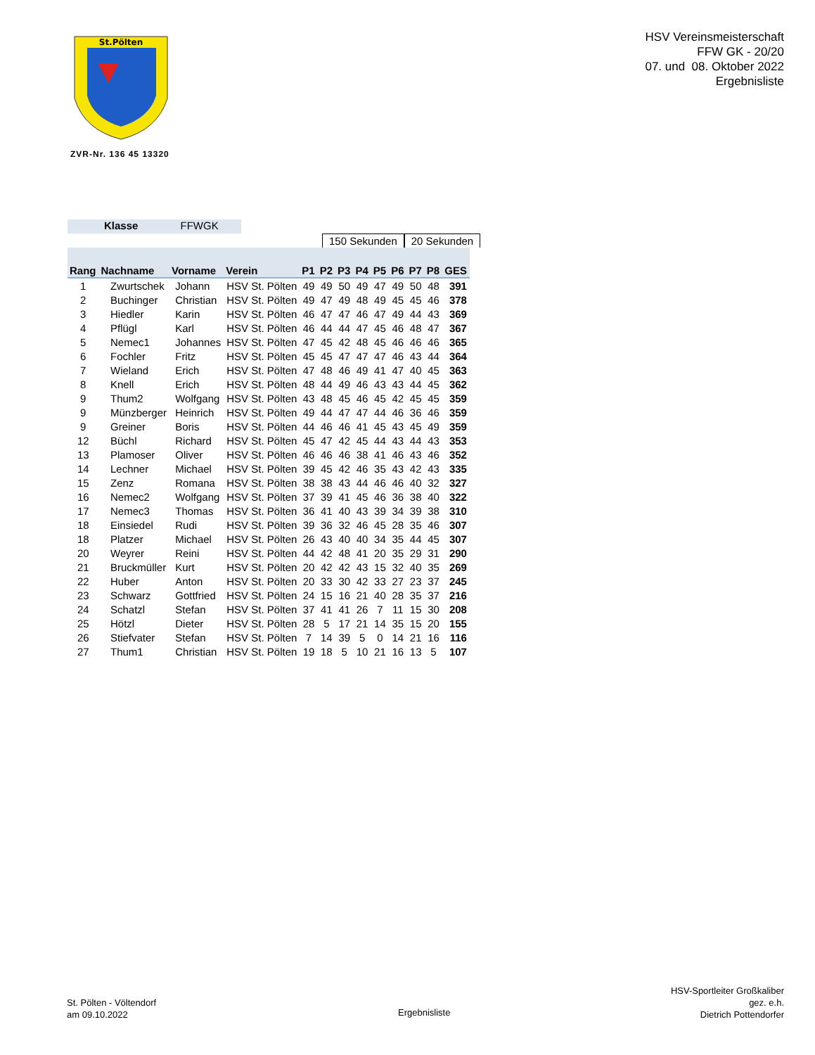St.Pölten
HSV Vereinsmeisterschaft
FFW GK - 20/20
07. und 08. Oktober 2022
Ergebnisliste
ZVR-Nr. 136 45 13320
Klasse FFWGK
150 Sekunden 20 Sekunden
| Rang | Nachname | Vorname | Verein | P1 | P2 | P3 | P4 | P5 | P6 | P7 | P8 | GES |
| --- | --- | --- | --- | --- | --- | --- | --- | --- | --- | --- | --- | --- |
| 1 | Zwurtschek | Johann | HSV St. Pölten | 49 | 49 | 50 | 49 | 47 | 49 | 50 | 48 | 391 |
| 2 | Buchinger | Christian | HSV St. Pölten | 49 | 47 | 49 | 48 | 49 | 45 | 45 | 46 | 378 |
| 3 | Hiedler | Karin | HSV St. Pölten | 46 | 47 | 47 | 46 | 47 | 49 | 44 | 43 | 369 |
| 4 | Pflügl | Karl | HSV St. Pölten | 46 | 44 | 44 | 47 | 45 | 46 | 48 | 47 | 367 |
| 5 | Nemec1 | Johannes | HSV St. Pölten | 47 | 45 | 42 | 48 | 45 | 46 | 46 | 46 | 365 |
| 6 | Fochler | Fritz | HSV St. Pölten | 45 | 45 | 47 | 47 | 47 | 46 | 43 | 44 | 364 |
| 7 | Wieland | Erich | HSV St. Pölten | 47 | 48 | 46 | 49 | 41 | 47 | 40 | 45 | 363 |
| 8 | Knell | Erich | HSV St. Pölten | 48 | 44 | 49 | 46 | 43 | 43 | 44 | 45 | 362 |
| 9 | Thum2 | Wolfgang | HSV St. Pölten | 43 | 48 | 45 | 46 | 45 | 42 | 45 | 45 | 359 |
| 9 | Münzberger | Heinrich | HSV St. Pölten | 49 | 44 | 47 | 47 | 44 | 46 | 36 | 46 | 359 |
| 9 | Greiner | Boris | HSV St. Pölten | 44 | 46 | 46 | 41 | 45 | 43 | 45 | 49 | 359 |
| 12 | Büchl | Richard | HSV St. Pölten | 45 | 47 | 42 | 45 | 44 | 43 | 44 | 43 | 353 |
| 13 | Plamoser | Oliver | HSV St. Pölten | 46 | 46 | 46 | 38 | 41 | 46 | 43 | 46 | 352 |
| 14 | Lechner | Michael | HSV St. Pölten | 39 | 45 | 42 | 46 | 35 | 43 | 42 | 43 | 335 |
| 15 | Zenz | Romana | HSV St. Pölten | 38 | 38 | 43 | 44 | 46 | 46 | 40 | 32 | 327 |
| 16 | Nemec2 | Wolfgang | HSV St. Pölten | 37 | 39 | 41 | 45 | 46 | 36 | 38 | 40 | 322 |
| 17 | Nemec3 | Thomas | HSV St. Pölten | 36 | 41 | 40 | 43 | 39 | 34 | 39 | 38 | 310 |
| 18 | Einsiedel | Rudi | HSV St. Pölten | 39 | 36 | 32 | 46 | 45 | 28 | 35 | 46 | 307 |
| 18 | Platzer | Michael | HSV St. Pölten | 26 | 43 | 40 | 40 | 34 | 35 | 44 | 45 | 307 |
| 20 | Weyrer | Reini | HSV St. Pölten | 44 | 42 | 48 | 41 | 20 | 35 | 29 | 31 | 290 |
| 21 | Bruckmüller | Kurt | HSV St. Pölten | 20 | 42 | 42 | 43 | 15 | 32 | 40 | 35 | 269 |
| 22 | Huber | Anton | HSV St. Pölten | 20 | 33 | 30 | 42 | 33 | 27 | 23 | 37 | 245 |
| 23 | Schwarz | Gottfried | HSV St. Pölten | 24 | 15 | 16 | 21 | 40 | 28 | 35 | 37 | 216 |
| 24 | Schatzl | Stefan | HSV St. Pölten | 37 | 41 | 41 | 26 | 7 | 11 | 15 | 30 | 208 |
| 25 | Hötzl | Dieter | HSV St. Pölten | 28 | 5 | 17 | 21 | 14 | 35 | 15 | 20 | 155 |
| 26 | Stiefvater | Stefan | HSV St. Pölten | 7 | 14 | 39 | 5 | 0 | 14 | 21 | 16 | 116 |
| 27 | Thum1 | Christian | HSV St. Pölten | 19 | 18 | 5 | 10 | 21 | 16 | 13 | 5 | 107 |
St. Pölten - Völtendorf
am 09.10.2022
Ergebnisliste
HSV-Sportleiter Großkaliber
gez. e.h.
Dietrich Pottendorfer